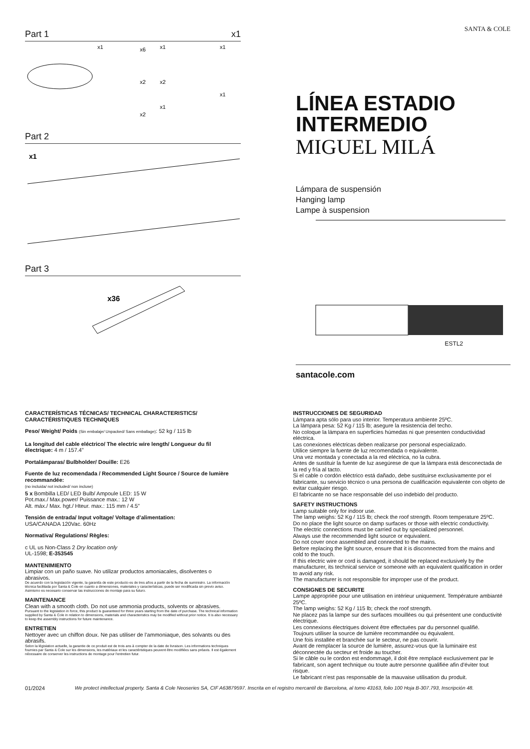Part 1 x1
x1
x6
x1
x1
x2
x2
x1
x1
x2
Part 2
x1
Part 3
x36
SANTA & COLE
LÍNEA ESTADIO
INTERMEDIO
MIGUEL MILÁ
Lámpara de suspensión
Hanging lamp
Lampe à suspension
ESTL2
santacole.com
CARACTERÍSTICAS TÉCNICAS/ TECHNICAL CHARACTERISTICS/
CARACTÉRISTIQUES TECHNIQUES
Peso/ Weight/ Poids (Sin embalaje/ Unpacked/ Sans emballage): 52 kg / 115 lb
La longitud del cable eléctrico/ The electric wire length/ Longueur du fil électrique: 4 m / 157.4”
Portalámparas/ Bulbholder/ Douille: E26
Fuente de luz recomendada / Recommended Light Source / Source de lumière recommandée:
(no incluida/ not included/ non incluse)
5 x Bombilla LED/ LED Bulb/ Ampoule LED: 15 W
Pot.max./ Max.power/ Puissance max.: 12 W
Alt. máx./ Max. hgt./ Hteur. max.: 115 mm / 4.5”
Tensión de entrada/ Input voltage/ Voltage d’alimentation:
USA/CANADA 120Vac. 60Hz
Normativa/ Regulations/ Règles:
c UL us Non-Class 2 Dry location only
UL-1598; E-353545
MANTENIMIENTO
Limpiar con un paño suave. No utilizar productos amoniacales, disolventes o abrasivos.
De acuerdo con la legislación vigente, la garantía de este producto es de tres años a partir de la fecha de suministro. La información técnica facilitada por Santa & Cole en cuanto a dimensiones, materiales y características, puede ser modificada sin previo aviso. Asimismo es necesario conservar las instrucciones de montaje para su futuro.
MAINTENANCE
Clean with a smooth cloth. Do not use ammonia products, solvents or abrasives.
Pursuant to the legislation in force, this product is guaranteed for three years starting from the date of purchase. The technical information supplied by Santa & Cole in relation to dimensions, materials and characteristics may be modified without prior notice. It is also necessary to keep the assembly instructions for future maintenance.
ENTRETIEN
Nettoyer avec un chiffon doux. Ne pas utiliser de l’ammoniaque, des solvants ou des abrasifs.
Selon la législation actuelle, la garantie de ce produit est de trois ans à compter de la date de livraison. Les informations techniques fournies par Santa & Cole sur les dimensions, les matériaux et les caractéristiques peuvent être modifiées sans préavis. Il est également nécessaire de conserver les instructions de montage pour l'entretien futur.
INSTRUCCIONES DE SEGURIDAD
Lámpara apta sólo para uso interior. Temperatura ambiente 25ºC.
La lámpara pesa: 52 Kg / 115 lb; asegure la resistencia del techo.
No coloque la lámpara en superficies húmedas ni que presenten conductividad eléctrica.
Las conexiones eléctricas deben realizarse por personal especializado.
Utilice siempre la fuente de luz recomendada o equivalente.
Una vez montada y conectada a la red eléctrica, no la cubra.
Antes de sustituir la fuente de luz asegúrese de que la lámpara está desconectada de la red y fría al tacto.
Si el cable o cordón eléctrico está dañado, debe sustituirse exclusivamente por el fabricante, su servicio técnico o una persona de cualificación equivalente con objeto de evitar cualquier riesgo.
El fabricante no se hace responsable del uso indebido del producto.
SAFETY INSTRUCTIONS
Lamp suitable only for indoor use.
The lamp weighs: 52 Kg / 115 lb; check the roof strength. Room temperature 25ºC.
Do no place the light source on damp surfaces or those with electric conductivity.
The electric connections must be carried out by specialized personnel.
Always use the recommended light source or equivalent.
Do not cover once assembled and connected to the mains.
Before replacing the light source, ensure that it is disconnected from the mains and cold to the touch.
If this electric wire or cord is damaged, it should be replaced exclusively by the manufacturer, its technical service or someone with an equivalent qualification in order to avoid any risk.
The manufacturer is not responsible for improper use of the product.
CONSIGNES DE SECURITE
Lampe appropriée pour une utilisation en intérieur uniquement. Température ambianté 25ºC.
The lamp weighs: 52 Kg / 115 lb; check the roof strength.
Ne placez pas la lampe sur des surfaces mouillées ou qui présentent une conductivité électrique.
Les connexions électriques doivent être effectuées par du personnel qualifié.
Toujours utiliser la source de lumière recommandée ou équivalent.
Une fois installée et branchée sur le secteur, ne pas couvrir.
Avant de remplacer la source de lumière, assurez-vous que la luminaire est déconnectée du secteur et froide au toucher.
Si le câble ou le cordon est endommagé, il doit être remplacé exclusivement par le fabricant, son agent technique ou toute autre personne qualifiée afin d'éviter tout risque.
Le fabricant n'est pas responsable de la mauvaise utilisation du produit.
01/2024 We protect intellectual property. Santa & Cole Neoseries SA, CIF A63879597. Inscrita en el registro mercantil de Barcelona, al tomo 43163, folio 100 Hoja B-307.793, Inscripción 48.